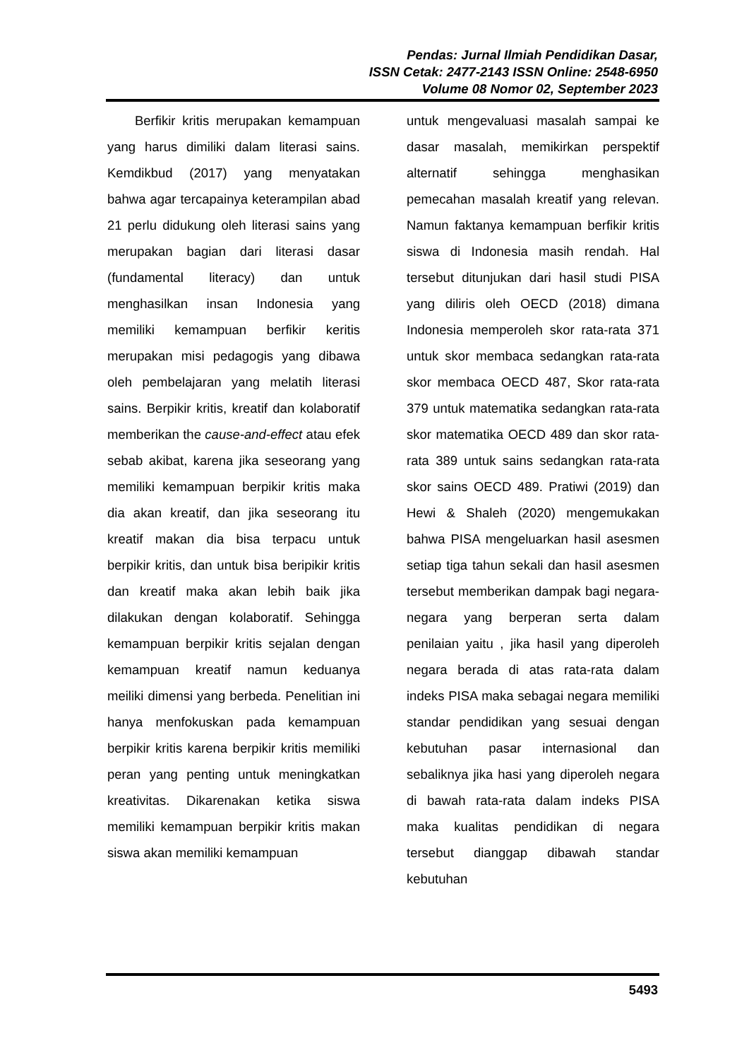Pendas: Jurnal Ilmiah Pendidikan Dasar,
ISSN Cetak: 2477-2143 ISSN Online: 2548-6950
Volume 08 Nomor 02, September 2023
Berfikir kritis merupakan kemampuan yang harus dimiliki dalam literasi sains. Kemdikbud (2017) yang menyatakan bahwa agar tercapainya keterampilan abad 21 perlu didukung oleh literasi sains yang merupakan bagian dari literasi dasar (fundamental literacy) dan untuk menghasilkan insan Indonesia yang memiliki kemampuan berfikir keritis merupakan misi pedagogis yang dibawa oleh pembelajaran yang melatih literasi sains. Berpikir kritis, kreatif dan kolaboratif memberikan the cause-and-effect atau efek sebab akibat, karena jika seseorang yang memiliki kemampuan berpikir kritis maka dia akan kreatif, dan jika seseorang itu kreatif makan dia bisa terpacu untuk berpikir kritis, dan untuk bisa beripikir kritis dan kreatif maka akan lebih baik jika dilakukan dengan kolaboratif. Sehingga kemampuan berpikir kritis sejalan dengan kemampuan kreatif namun keduanya meiliki dimensi yang berbeda. Penelitian ini hanya menfokuskan pada kemampuan berpikir kritis karena berpikir kritis memiliki peran yang penting untuk meningkatkan kreativitas. Dikarenakan ketika siswa memiliki kemampuan berpikir kritis makan siswa akan memiliki kemampuan
untuk mengevaluasi masalah sampai ke dasar masalah, memikirkan perspektif alternatif sehingga menghasikan pemecahan masalah kreatif yang relevan. Namun faktanya kemampuan berfikir kritis siswa di Indonesia masih rendah. Hal tersebut ditunjukan dari hasil studi PISA yang diliris oleh OECD (2018) dimana Indonesia memperoleh skor rata-rata 371 untuk skor membaca sedangkan rata-rata skor membaca OECD 487, Skor rata-rata 379 untuk matematika sedangkan rata-rata skor matematika OECD 489 dan skor rata-rata 389 untuk sains sedangkan rata-rata skor sains OECD 489. Pratiwi (2019) dan Hewi & Shaleh (2020) mengemukakan bahwa PISA mengeluarkan hasil asesmen setiap tiga tahun sekali dan hasil asesmen tersebut memberikan dampak bagi negara-negara yang berperan serta dalam penilaian yaitu , jika hasil yang diperoleh negara berada di atas rata-rata dalam indeks PISA maka sebagai negara memiliki standar pendidikan yang sesuai dengan kebutuhan pasar internasional dan sebaliknya jika hasi yang diperoleh negara di bawah rata-rata dalam indeks PISA maka kualitas pendidikan di negara tersebut dianggap dibawah standar kebutuhan
5493